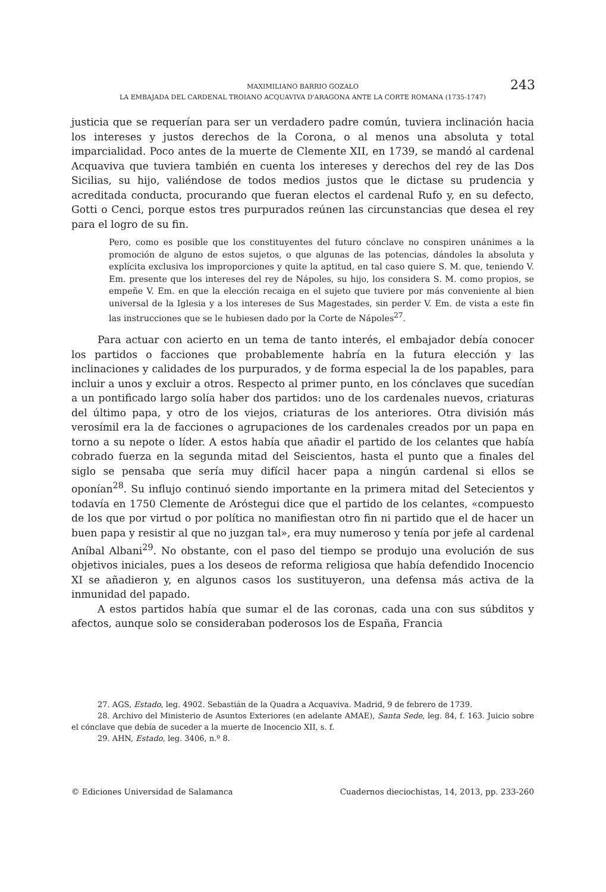MAXIMILIANO BARRIO GOZALO
LA EMBAJADA DEL CARDENAL TROIANO ACQUAVIVA D'ARAGONA ANTE LA CORTE ROMANA (1735-1747)
243
justicia que se requerían para ser un verdadero padre común, tuviera inclinación hacia los intereses y justos derechos de la Corona, o al menos una absoluta y total imparcialidad. Poco antes de la muerte de Clemente XII, en 1739, se mandó al cardenal Acquaviva que tuviera también en cuenta los intereses y derechos del rey de las Dos Sicilias, su hijo, valiéndose de todos medios justos que le dictase su prudencia y acreditada conducta, procurando que fueran electos el cardenal Rufo y, en su defecto, Gotti o Cenci, porque estos tres purpurados reúnen las circunstancias que desea el rey para el logro de su fin.
Pero, como es posible que los constituyentes del futuro cónclave no conspiren unánimes a la promoción de alguno de estos sujetos, o que algunas de las potencias, dándoles la absoluta y explícita exclusiva los improporciones y quite la aptitud, en tal caso quiere S. M. que, teniendo V. Em. presente que los intereses del rey de Nápoles, su hijo, los considera S. M. como propios, se empeñe V. Em. en que la elección recaiga en el sujeto que tuviere por más conveniente al bien universal de la Iglesia y a los intereses de Sus Magestades, sin perder V. Em. de vista a este fin las instrucciones que se le hubiesen dado por la Corte de Nápoles<sup>27</sup>.
Para actuar con acierto en un tema de tanto interés, el embajador debía conocer los partidos o facciones que probablemente habría en la futura elección y las inclinaciones y calidades de los purpurados, y de forma especial la de los papables, para incluir a unos y excluir a otros. Respecto al primer punto, en los cónclaves que sucedían a un pontificado largo solía haber dos partidos: uno de los cardenales nuevos, criaturas del último papa, y otro de los viejos, criaturas de los anteriores. Otra división más verosímil era la de facciones o agrupaciones de los cardenales creados por un papa en torno a su nepote o líder. A estos había que añadir el partido de los celantes que había cobrado fuerza en la segunda mitad del Seiscientos, hasta el punto que a finales del siglo se pensaba que sería muy difícil hacer papa a ningún cardenal si ellos se oponían<sup>28</sup>. Su influjo continuó siendo importante en la primera mitad del Setecientos y todavía en 1750 Clemente de Aróstegui dice que el partido de los celantes, «compuesto de los que por virtud o por política no manifiestan otro fin ni partido que el de hacer un buen papa y resistir al que no juzgan tal», era muy numeroso y tenía por jefe al cardenal Aníbal Albani<sup>29</sup>. No obstante, con el paso del tiempo se produjo una evolución de sus objetivos iniciales, pues a los deseos de reforma religiosa que había defendido Inocencio XI se añadieron y, en algunos casos los sustituyeron, una defensa más activa de la inmunidad del papado.
A estos partidos había que sumar el de las coronas, cada una con sus súbditos y afectos, aunque solo se consideraban poderosos los de España, Francia
27. AGS, Estado, leg. 4902. Sebastián de la Quadra a Acquaviva. Madrid, 9 de febrero de 1739.
28. Archivo del Ministerio de Asuntos Exteriores (en adelante AMAE), Santa Sede, leg. 84, f. 163. Juicio sobre el cónclave que debía de suceder a la muerte de Inocencio XII, s. f.
29. AHN, Estado, leg. 3406, n.º 8.
© Ediciones Universidad de Salamanca Cuadernos dieciochistas, 14, 2013, pp. 233-260